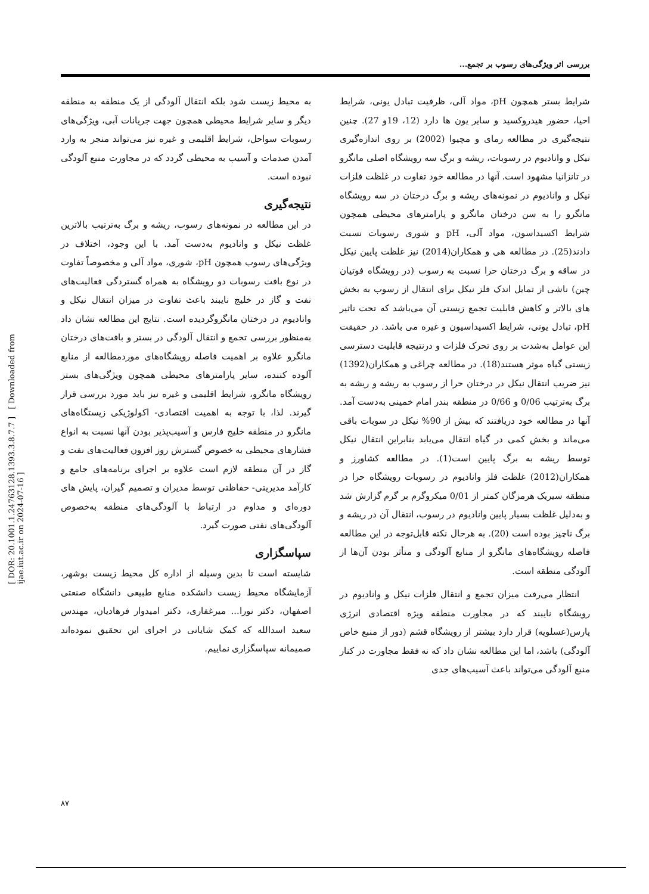بررسی اثر ویژگی‌های رسوب بر تجمع...
شرایط بستر همچون pH، مواد آلی، ظرفیت تبادل یونی، شرایط احیا، حضور هیدروکسید و سایر یون ها دارد (12، 19و 27). چنین نتیجه‌گیری در مطالعه رمای و مچیوا (2002) بر روی اندازه‌گیری نیکل و وانادیوم در رسوبات، ریشه و برگ سه رویشگاه اصلی مانگرو در تانزانیا مشهود است. آنها در مطالعه خود تفاوت در غلظت فلزات نیکل و وانادیوم در نمونه‌های ریشه و برگ درختان در سه رویشگاه مانگرو را به سن درختان مانگرو و پارامترهای محیطی همچون شرایط اکسیداسون، مواد آلی، pH و شوری رسوبات نسبت دادند(25). در مطالعه هی و همکاران(2014) نیز غلظت پایین نیکل در ساقه و برگ درختان حرا نسبت به رسوب (در رویشگاه فوتیان چین) ناشی از تمایل اندک فلز نیکل برای انتقال از رسوب به بخش های بالاتر و کاهش قابلیت تجمع زیستی آن می‌باشد که تحت تاثیر pH، تبادل یونی، شرایط اکسیداسیون و غیره می باشد. در حقیقت این عوامل به‌شدت بر روی تحرک فلزات و درنتیجه قابلیت دسترسی زیستی گیاه موثر هستند(18). در مطالعه چراغی و همکاران(1392) نیز ضریب انتقال نیکل در درختان حرا از رسوب به ریشه و ریشه به برگ به‌ترتیب 0/06 و 0/66 در منطقه بندر امام خمینی به‌دست آمد. آنها در مطالعه خود دریافتند که بیش از 90% نیکل در سوبات باقی می‌ماند و بخش کمی در گیاه انتقال می‌یابد بنابراین انتقال نیکل توسط ریشه به برگ پایین است(1). در مطالعه کشاورز و همکاران(2012) غلظت فلز وانادیوم در رسوبات رویشگاه حرا در منطقه سیریک هرمزگان کمتر از 0/01 میکروگرم بر گرم گزارش شد و به‌دلیل غلظت بسیار پایین وانادیوم در رسوب، انتقال آن در ریشه و برگ ناچیز بوده است (20). به هرحال نکته قابل‌توجه در این مطالعه فاصله رویشگاه‌های مانگرو از منابع آلودگی و متأثر بودن آن‌ها از آلودگی منطقه است.
انتظار می‌رفت میزان تجمع و انتقال فلزات نیکل و وانادیوم در رویشگاه نایبند که در مجاورت منطقه ویژه اقتصادی انرژی پارس(عسلویه) قرار دارد بیشتر از رویشگاه قشم (دور از منبع خاص آلودگی) باشد، اما این مطالعه نشان داد که نه فقط مجاورت در کنار منبع آلودگی می‌تواند باعث آسیب‌های جدی
به محیط زیست شود بلکه انتقال آلودگی از یک منطقه به منطقه دیگر و سایر شرایط محیطی همچون جهت جریانات آبی، ویژگی‌های رسوبات سواحل، شرایط اقلیمی و غیره نیز می‌تواند منجر به وارد آمدن صدمات و آسیب به محیطی گردد که در مجاورت منبع آلودگی نبوده است.
نتیجه‌گیری
در این مطالعه در نمونه‌های رسوب، ریشه و برگ به‌ترتیب بالاترین غلظت نیکل و وانادیوم به‌دست آمد. با این وجود، اختلاف در ویژگی‌های رسوب همچون pH، شوری، مواد آلی و مخصوصاً تفاوت در نوع بافت رسوبات دو رویشگاه به همراه گستردگی فعالیت‌های نفت و گاز در خلیج نایبند باعث تفاوت در میزان انتقال نیکل و وانادیوم در درختان مانگروگردیده است. نتایج این مطالعه نشان داد به‌منظور بررسی تجمع و انتقال آلودگی در بستر و بافت‌های درختان مانگرو علاوه بر اهمیت فاصله رویشگاه‌های موردمطالعه از منابع آلوده کننده، سایر پارامترهای محیطی همچون ویژگی‌های بستر رویشگاه مانگرو، شرایط اقلیمی و غیره نیز باید مورد بررسی قرار گیرند. لذا، با توجه به اهمیت اقتصادی- اکولوژیکی زیستگاه‌های مانگرو در منطقه خلیج فارس و آسیب‌پذیر بودن آنها نسبت به انواع فشارهای محیطی به خصوص گسترش روز افزون فعالیت‌های نفت و گاز در آن منطقه لازم است علاوه بر اجرای برنامه‌های جامع و کارآمد مدیریتی- حفاظتی توسط مدیران و تصمیم گیران، پایش های دوره‌ای و مداوم در ارتباط با آلودگی‌های منطقه به‌خصوص آلودگی‌های نفتی صورت گیرد.
سپاسگزاری
شایسته است تا بدین وسیله از اداره کل محیط زیست بوشهر، آزمایشگاه محیط زیست دانشکده منابع طبیعی دانشگاه صنعتی اصفهان، دکتر نورا... میرغفاری، دکتر امیدوار فرهادیان، مهندس سعید اسدالله که کمک شایانی در اجرای این تحقیق نموده‌اند صمیمانه سپاسگزاری نماییم.
[ DOR: 20.1001.1.24763128.1393.3.8.7.7 ] [ Downloaded from ijae.iut.ac.ir on 2024-07-16 ]
۸۷